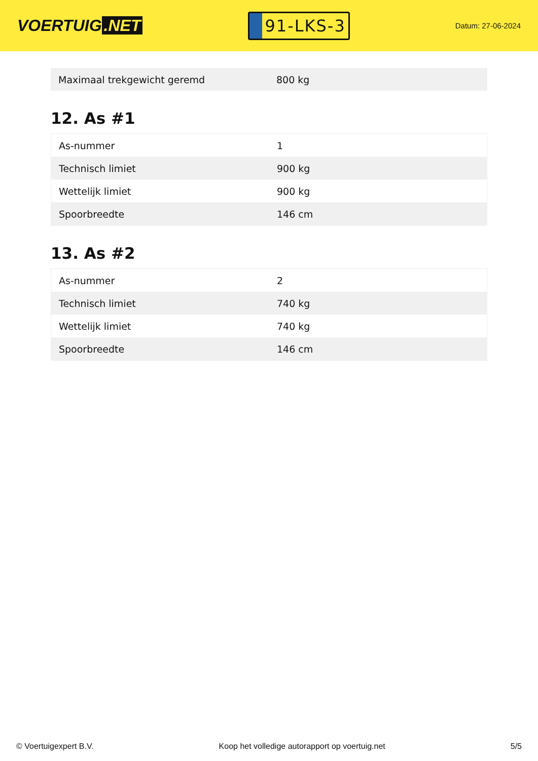VOERTUIG.NET
91-LKS-3
Datum: 27-06-2024
| Maximaal trekgewicht geremd | 800 kg |
12. As #1
| As-nummer | 1 |
| Technisch limiet | 900 kg |
| Wettelijk limiet | 900 kg |
| Spoorbreedte | 146 cm |
13. As #2
| As-nummer | 2 |
| Technisch limiet | 740 kg |
| Wettelijk limiet | 740 kg |
| Spoorbreedte | 146 cm |
© Voertuigexpert B.V. Koop het volledige autorapport op voertuig.net 5/5